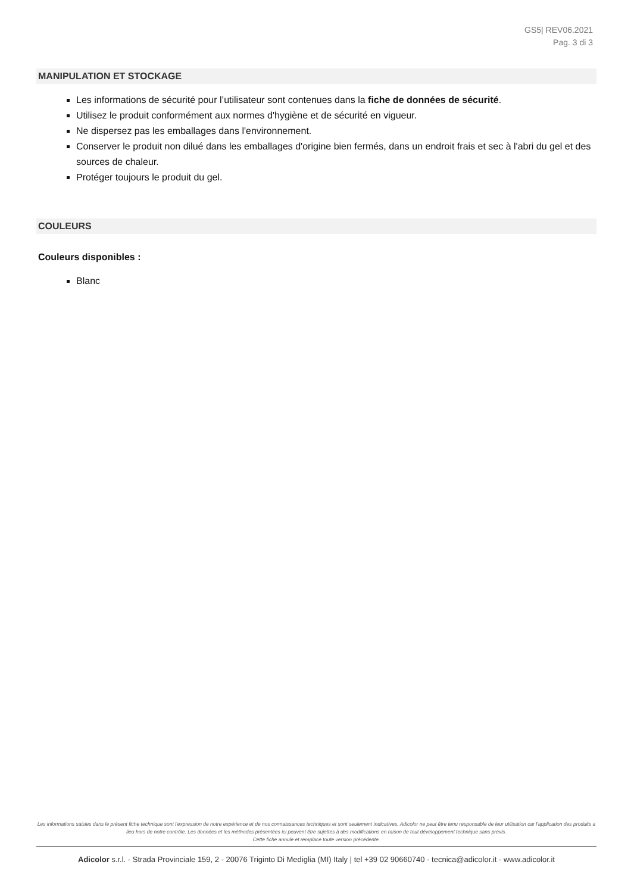GS5| REV06.2021
Pag. 3 di 3
MANIPULATION ET STOCKAGE
Les informations de sécurité pour l’utilisateur sont contenues dans la fiche de données de sécurité.
Utilisez le produit conformément aux normes d'hygiène et de sécurité en vigueur.
Ne dispersez pas les emballages dans l'environnement.
Conserver le produit non dilué dans les emballages d'origine bien fermés, dans un endroit frais et sec à l'abri du gel et des sources de chaleur.
Protéger toujours le produit du gel.
COULEURS
Couleurs disponibles :
Blanc
Les informations saisies dans le présent fiche technique sont l'expression de notre expérience et de nos connaissances techniques et sont seulement indicatives. Adicolor ne peut être tenu responsable de leur utilisation car l'application des produits a lieu hors de notre contrôle. Les données et les méthodes présentées ici peuvent être sujettes à des modifications en raison de tout développement technique sans prévis.
Cette fiche annule et remplace toute version précédente.
Adicolor s.r.l. - Strada Provinciale 159, 2 - 20076 Triginto Di Mediglia (MI) Italy | tel +39 02 90660740 - tecnica@adicolor.it - www.adicolor.it